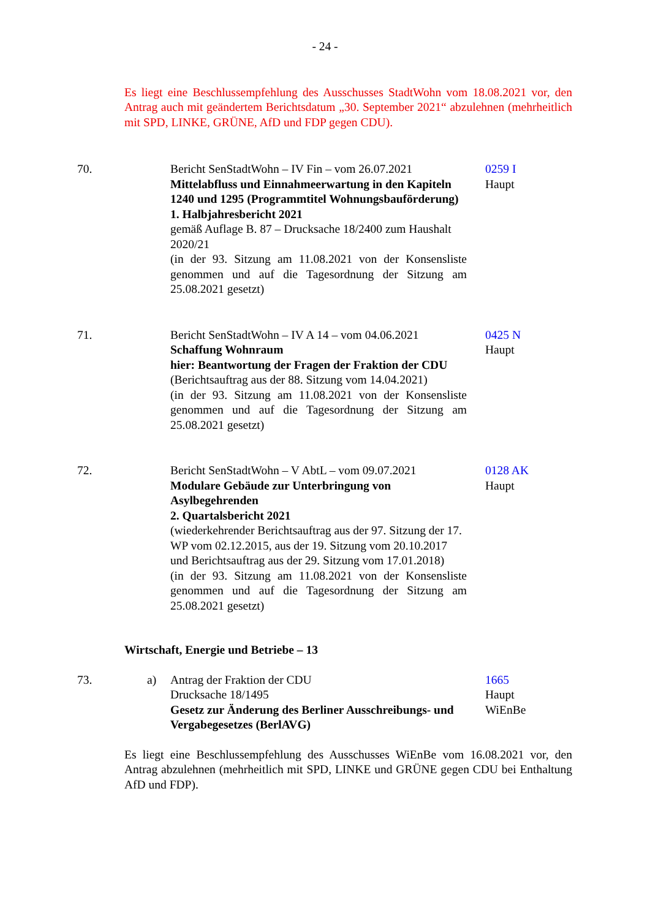- 24 -
Es liegt eine Beschlussempfehlung des Ausschusses StadtWohn vom 18.08.2021 vor, den Antrag auch mit geändertem Berichtsdatum „30. September 2021“ abzulehnen (mehrheitlich mit SPD, LINKE, GRÜNE, AfD und FDP gegen CDU).
70. Bericht SenStadtWohn – IV Fin – vom 26.07.2021
Mittelabfluss und Einnahmeerwartung in den Kapiteln 1240 und 1295 (Programmtitel Wohnungsbauförderung)
1. Halbjahresbericht 2021
gemäß Auflage B. 87 – Drucksache 18/2400 zum Haushalt 2020/21
(in der 93. Sitzung am 11.08.2021 von der Konsensliste genommen und auf die Tagesordnung der Sitzung am 25.08.2021 gesetzt)
0259 I
Haupt
71. Bericht SenStadtWohn – IV A 14 – vom 04.06.2021
Schaffung Wohnraum
hier: Beantwortung der Fragen der Fraktion der CDU
(Berichtsauftrag aus der 88. Sitzung vom 14.04.2021)
(in der 93. Sitzung am 11.08.2021 von der Konsensliste genommen und auf die Tagesordnung der Sitzung am 25.08.2021 gesetzt)
0425 N
Haupt
72. Bericht SenStadtWohn – V AbtL – vom 09.07.2021
Modulare Gebäude zur Unterbringung von Asylbegehrenden
2. Quartalsbericht 2021
(wiederkehrender Berichtsauftrag aus der 97. Sitzung der 17. WP vom 02.12.2015, aus der 19. Sitzung vom 20.10.2017 und Berichtsauftrag aus der 29. Sitzung vom 17.01.2018)
(in der 93. Sitzung am 11.08.2021 von der Konsensliste genommen und auf die Tagesordnung der Sitzung am 25.08.2021 gesetzt)
0128 AK
Haupt
Wirtschaft, Energie und Betriebe – 13
73. a) Antrag der Fraktion der CDU
Drucksache 18/1495
Gesetz zur Änderung des Berliner Ausschreibungs- und Vergabegesetzes (BerlAVG)
1665
Haupt
WiEnBe
Es liegt eine Beschlussempfehlung des Ausschusses WiEnBe vom 16.08.2021 vor, den Antrag abzulehnen (mehrheitlich mit SPD, LINKE und GRÜNE gegen CDU bei Enthaltung AfD und FDP).